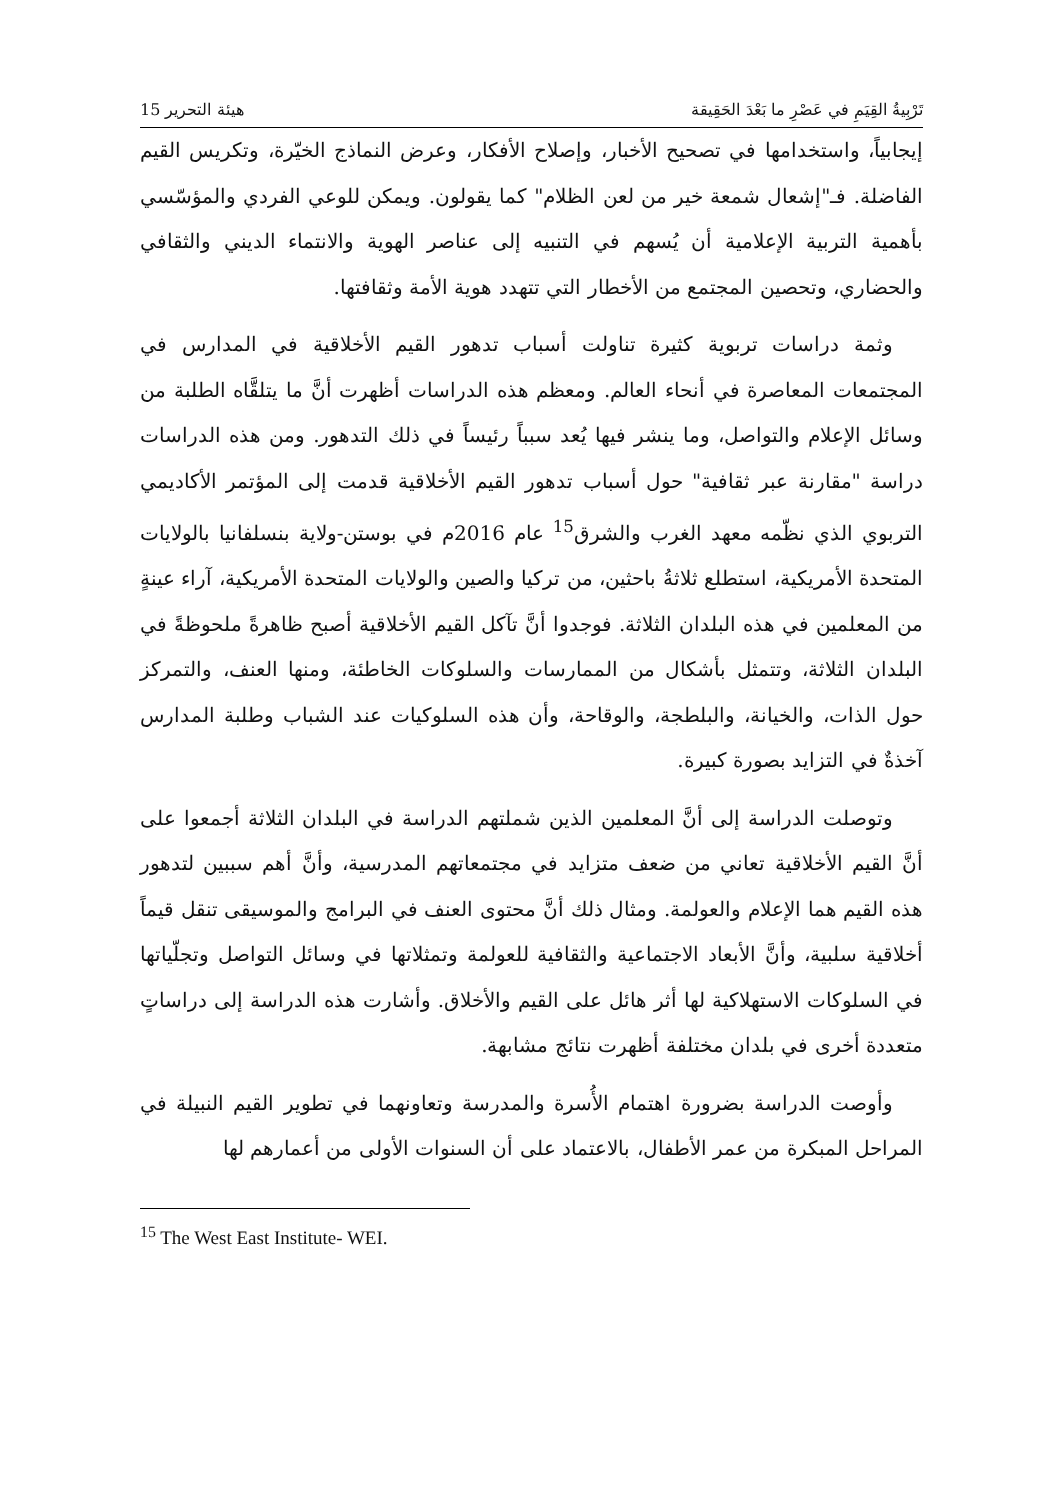تَرْبِيةُ القِيَمِ في عَصْرِ ما بَعْدَ الحَقِيقة هيئة التحرير 15
إيجابياً، واستخدامها في تصحيح الأخبار، وإصلاح الأفكار، وعرض النماذج الخيّرة، وتكريس القيم الفاضلة. فـ"إشعال شمعة خير من لعن الظلام" كما يقولون. ويمكن للوعي الفردي والمؤسّسي بأهمية التربية الإعلامية أن يُسهم في التنبيه إلى عناصر الهوية والانتماء الديني والثقافي والحضاري، وتحصين المجتمع من الأخطار التي تتهدد هوية الأمة وثقافتها.
وثمة دراسات تربوية كثيرة تناولت أسباب تدهور القيم الأخلاقية في المدارس في المجتمعات المعاصرة في أنحاء العالم. ومعظم هذه الدراسات أظهرت أنَّ ما يتلقَّاه الطلبة من وسائل الإعلام والتواصل، وما ينشر فيها يُعد سبباً رئيساً في ذلك التدهور. ومن هذه الدراسات دراسة "مقارنة عبر ثقافية" حول أسباب تدهور القيم الأخلاقية قدمت إلى المؤتمر الأكاديمي التربوي الذي نظّمه معهد الغرب والشرق<sup>15</sup> عام 2016م في بوستن-ولاية بنسلفانيا بالولايات المتحدة الأمريكية، استطلع ثلاثةُ باحثين، من تركيا والصين والولايات المتحدة الأمريكية، آراء عينةٍ من المعلمين في هذه البلدان الثلاثة. فوجدوا أنَّ تآكل القيم الأخلاقية أصبح ظاهرةً ملحوظةً في البلدان الثلاثة، وتتمثل بأشكال من الممارسات والسلوكات الخاطئة، ومنها العنف، والتمركز حول الذات، والخيانة، والبلطجة، والوقاحة، وأن هذه السلوكيات عند الشباب وطلبة المدارس آخذةٌ في التزايد بصورة كبيرة.
وتوصلت الدراسة إلى أنَّ المعلمين الذين شملتهم الدراسة في البلدان الثلاثة أجمعوا على أنَّ القيم الأخلاقية تعاني من ضعف متزايد في مجتمعاتهم المدرسية، وأنَّ أهم سببين لتدهور هذه القيم هما الإعلام والعولمة. ومثال ذلك أنَّ محتوى العنف في البرامج والموسيقى تنقل قيماً أخلاقية سلبية، وأنَّ الأبعاد الاجتماعية والثقافية للعولمة وتمثلاتها في وسائل التواصل وتجلّياتها في السلوكات الاستهلاكية لها أثر هائل على القيم والأخلاق. وأشارت هذه الدراسة إلى دراساتٍ متعددة أخرى في بلدان مختلفة أظهرت نتائج مشابهة.
وأوصت الدراسة بضرورة اهتمام الأُسرة والمدرسة وتعاونهما في تطوير القيم النبيلة في المراحل المبكرة من عمر الأطفال، بالاعتماد على أن السنوات الأولى من أعمارهم لها
<sup>15</sup> The West East Institute- WEI.